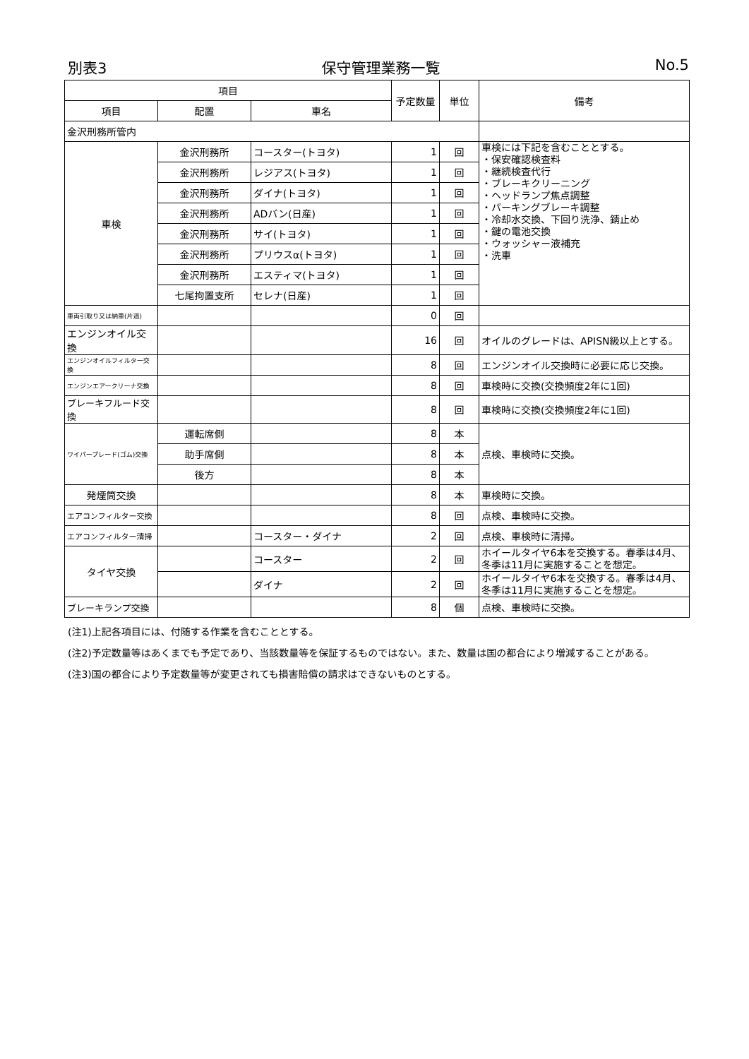別表3 保守管理業務一覧 No.5
| 項目 | | | 予定数量 | 単位 | 備考 |
| --- | --- | --- | --- | --- | --- |
| 項目 | 配置 | 車名 | | | |
| 金沢刑務所管内 | | | | | |
| 車検 | 金沢刑務所 | コースター(トヨタ) | 1 | 回 | 車検には下記を含むこととする。 ・保安確認検査料 ・継続検査代行 ・ブレーキクリーニング ・ヘッドランプ焦点調整 ・パーキングブレーキ調整 ・冷却水交換、下回り洗浄、錆止め ・鍵の電池交換 ・ウォッシャー液補充 ・洗車 |
| | 金沢刑務所 | レジアス(トヨタ) | 1 | 回 | |
| | 金沢刑務所 | ダイナ(トヨタ) | 1 | 回 | |
| | 金沢刑務所 | ADバン(日産) | 1 | 回 | |
| | 金沢刑務所 | サイ(トヨタ) | 1 | 回 | |
| | 金沢刑務所 | プリウスα(トヨタ) | 1 | 回 | |
| | 金沢刑務所 | エスティマ(トヨタ) | 1 | 回 | |
| | 七尾拘置支所 | セレナ(日産) | 1 | 回 | |
| 車両引取り又は納車(片道) | | | 0 | 回 | |
| エンジンオイル交換 | | | 16 | 回 | オイルのグレードは、APISN級以上とする。 |
| エンジンオイルフィルター交換 | | | 8 | 回 | エンジンオイル交換時に必要に応じ交換。 |
| エンジンエアークリーナ交換 | | | 8 | 回 | 車検時に交換(交換頻度2年に1回) |
| ブレーキフルード交換 | | | 8 | 回 | 車検時に交換(交換頻度2年に1回) |
| ワイパーブレード(ゴム)交換 | 運転席側 | | 8 | 本 | 点検、車検時に交換。 |
| | 助手席側 | | 8 | 本 | |
| | 後方 | | 8 | 本 | |
| 発煙筒交換 | | | 8 | 本 | 車検時に交換。 |
| エアコンフィルター交換 | | | 8 | 回 | 点検、車検時に交換。 |
| エアコンフィルター清掃 | | コースター・ダイナ | 2 | 回 | 点検、車検時に清掃。 |
| タイヤ交換 | | コースター | 2 | 回 | ホイールタイヤ6本を交換する。春季は4月、冬季は11月に実施することを想定。 |
| | | ダイナ | 2 | 回 | ホイールタイヤ6本を交換する。春季は4月、冬季は11月に実施することを想定。 |
| ブレーキランプ交換 | | | 8 | 個 | 点検、車検時に交換。 |
(注1)上記各項目には、付随する作業を含むこととする。
(注2)予定数量等はあくまでも予定であり、当該数量等を保証するものではない。また、数量は国の都合により増減することがある。
(注3)国の都合により予定数量等が変更されても損害賠償の請求はできないものとする。